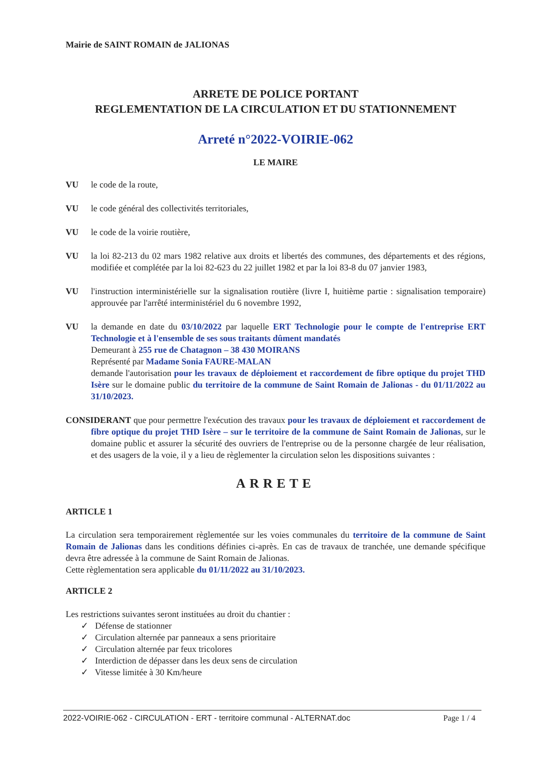Mairie de SAINT ROMAIN de JALIONAS
ARRETE DE POLICE PORTANT
REGLEMENTATION DE LA CIRCULATION ET DU STATIONNEMENT
Arreté n°2022-VOIRIE-062
LE MAIRE
VU le code de la route,
VU le code général des collectivités territoriales,
VU le code de la voirie routière,
VU la loi 82-213 du 02 mars 1982 relative aux droits et libertés des communes, des départements et des régions, modifiée et complétée par la loi 82-623 du 22 juillet 1982 et par la loi 83-8 du 07 janvier 1983,
VU l'instruction interministérielle sur la signalisation routière (livre I, huitième partie : signalisation temporaire) approuvée par l'arrêté interministériel du 6 novembre 1992,
VU la demande en date du 03/10/2022 par laquelle ERT Technologie pour le compte de l'entreprise ERT Technologie et à l'ensemble de ses sous traitants dûment mandatés
Demeurant à 255 rue de Chatagnon – 38 430 MOIRANS
Représenté par Madame Sonia FAURE-MALAN
demande l'autorisation pour les travaux de déploiement et raccordement de fibre optique du projet THD Isère sur le domaine public du territoire de la commune de Saint Romain de Jalionas - du 01/11/2022 au 31/10/2023.
CONSIDERANT que pour permettre l'exécution des travaux pour les travaux de déploiement et raccordement de fibre optique du projet THD Isère – sur le territoire de la commune de Saint Romain de Jalionas, sur le domaine public et assurer la sécurité des ouvriers de l'entreprise ou de la personne chargée de leur réalisation, et des usagers de la voie, il y a lieu de règlementer la circulation selon les dispositions suivantes :
ARRETE
ARTICLE 1
La circulation sera temporairement règlementée sur les voies communales du territoire de la commune de Saint Romain de Jalionas dans les conditions définies ci-après. En cas de travaux de tranchée, une demande spécifique devra être adressée à la commune de Saint Romain de Jalionas.
Cette règlementation sera applicable du 01/11/2022 au 31/10/2023.
ARTICLE 2
Les restrictions suivantes seront instituées au droit du chantier :
✓ Défense de stationner
✓ Circulation alternée par panneaux a sens prioritaire
✓ Circulation alternée par feux tricolores
✓ Interdiction de dépasser dans les deux sens de circulation
✓ Vitesse limitée à 30 Km/heure
2022-VOIRIE-062 - CIRCULATION - ERT - territoire communal - ALTERNAT.doc Page 1 / 4